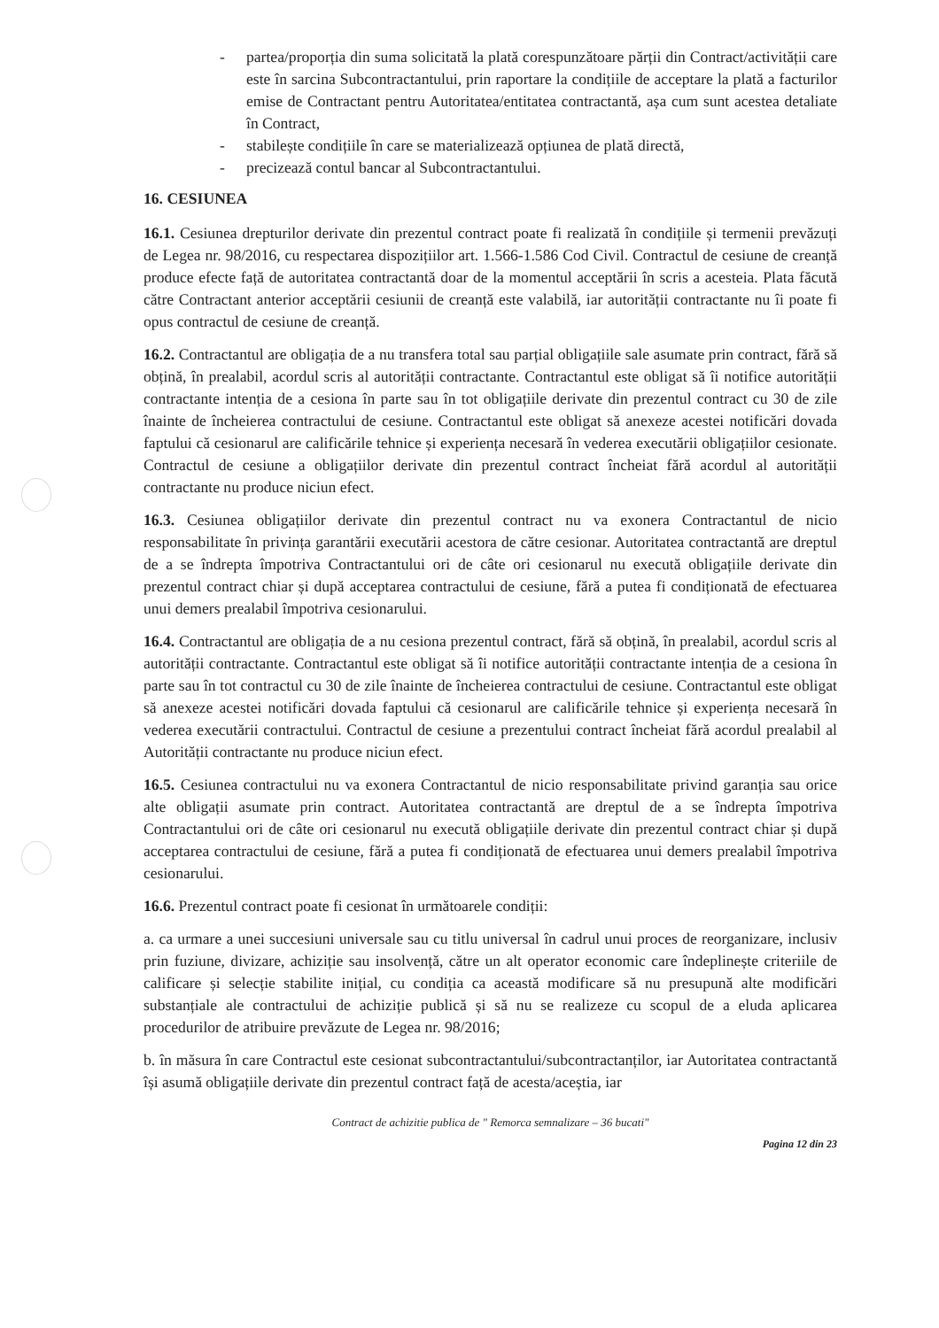- partea/proporția din suma solicitată la plată corespunzătoare părții din Contract/activității care este în sarcina Subcontractantului, prin raportare la condițiile de acceptare la plată a facturilor emise de Contractant pentru Autoritatea/entitatea contractantă, așa cum sunt acestea detaliate în Contract,
- stabilește condițiile în care se materializează opțiunea de plată directă,
- precizează contul bancar al Subcontractantului.
16. CESIUNEA
16.1. Cesiunea drepturilor derivate din prezentul contract poate fi realizată în condițiile și termenii prevăzuți de Legea nr. 98/2016, cu respectarea dispozițiilor art. 1.566-1.586 Cod Civil. Contractul de cesiune de creanță produce efecte față de autoritatea contractantă doar de la momentul acceptării în scris a acesteia. Plata făcută către Contractant anterior acceptării cesiunii de creanță este valabilă, iar autorității contractante nu îi poate fi opus contractul de cesiune de creanță.
16.2. Contractantul are obligația de a nu transfera total sau parțial obligațiile sale asumate prin contract, fără să obțină, în prealabil, acordul scris al autorității contractante. Contractantul este obligat să îi notifice autorității contractante intenția de a cesiona în parte sau în tot obligațiile derivate din prezentul contract cu 30 de zile înainte de încheierea contractului de cesiune. Contractantul este obligat să anexeze acestei notificări dovada faptului că cesionarul are calificările tehnice și experiența necesară în vederea executării obligațiilor cesionate. Contractul de cesiune a obligațiilor derivate din prezentul contract încheiat fără acordul al autorității contractante nu produce niciun efect.
16.3. Cesiunea obligațiilor derivate din prezentul contract nu va exonera Contractantul de nicio responsabilitate în privința garantării executării acestora de către cesionar. Autoritatea contractantă are dreptul de a se îndrepta împotriva Contractantului ori de câte ori cesionarul nu execută obligațiile derivate din prezentul contract chiar și după acceptarea contractului de cesiune, fără a putea fi condiționată de efectuarea unui demers prealabil împotriva cesionarului.
16.4. Contractantul are obligația de a nu cesiona prezentul contract, fără să obțină, în prealabil, acordul scris al autorității contractante. Contractantul este obligat să îi notifice autorității contractante intenția de a cesiona în parte sau în tot contractul cu 30 de zile înainte de încheierea contractului de cesiune. Contractantul este obligat să anexeze acestei notificări dovada faptului că cesionarul are calificările tehnice și experiența necesară în vederea executării contractului. Contractul de cesiune a prezentului contract încheiat fără acordul prealabil al Autorității contractante nu produce niciun efect.
16.5. Cesiunea contractului nu va exonera Contractantul de nicio responsabilitate privind garanția sau orice alte obligații asumate prin contract. Autoritatea contractantă are dreptul de a se îndrepta împotriva Contractantului ori de câte ori cesionarul nu execută obligațiile derivate din prezentul contract chiar și după acceptarea contractului de cesiune, fără a putea fi condiționată de efectuarea unui demers prealabil împotriva cesionarului.
16.6. Prezentul contract poate fi cesionat în următoarele condiții:
a. ca urmare a unei succesiuni universale sau cu titlu universal în cadrul unui proces de reorganizare, inclusiv prin fuziune, divizare, achiziție sau insolvență, către un alt operator economic care îndeplinește criteriile de calificare și selecție stabilite inițial, cu condiția ca această modificare să nu presupună alte modificări substanțiale ale contractului de achiziție publică și să nu se realizeze cu scopul de a eluda aplicarea procedurilor de atribuire prevăzute de Legea nr. 98/2016;
b. în măsura în care Contractul este cesionat subcontractantului/subcontractanților, iar Autoritatea contractantă își asumă obligațiile derivate din prezentul contract față de acesta/aceștia, iar
Contract de achizitie publica de " Remorca semnalizare – 36 bucati"
Pagina 12 din 23